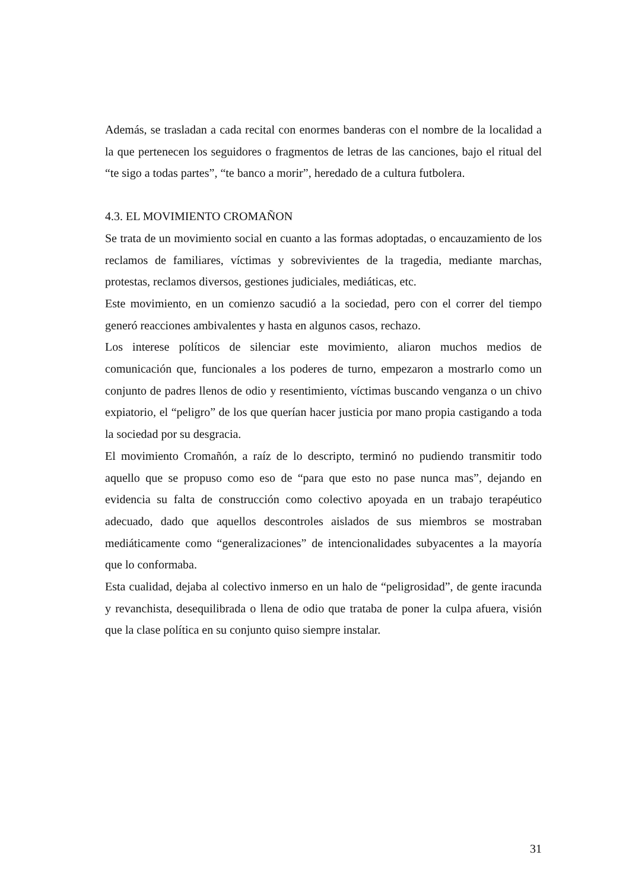Además, se trasladan a cada recital con enormes banderas con el nombre de la localidad a la que pertenecen los seguidores o fragmentos de letras de las canciones, bajo el ritual del “te sigo a todas partes”, “te banco a morir”, heredado de a cultura futbolera.
4.3. EL MOVIMIENTO CROMAÑON
Se trata de un movimiento social en cuanto a las formas adoptadas, o encauzamiento de los reclamos de familiares, víctimas y sobrevivientes de la tragedia, mediante marchas, protestas, reclamos diversos, gestiones judiciales, mediáticas, etc.
Este movimiento, en un comienzo sacudió a la sociedad, pero con el correr del tiempo generó reacciones ambivalentes y hasta en algunos casos, rechazo.
Los interese políticos de silenciar este movimiento, aliaron muchos medios de comunicación que, funcionales a los poderes de turno, empezaron a mostrarlo como un conjunto de padres llenos de odio y resentimiento, víctimas buscando venganza o un chivo expiatorio, el “peligro” de los que querían hacer justicia por mano propia castigando a toda la sociedad por su desgracia.
El movimiento Cromañón, a raíz de lo descripto, terminó no pudiendo transmitir todo aquello que se propuso como eso de “para que esto no pase nunca mas”, dejando en evidencia su falta de construcción como colectivo apoyada en un trabajo terapéutico adecuado, dado que aquellos descontroles aislados de sus miembros se mostraban mediáticamente como “generalizaciones” de intencionalidades subyacentes a la mayoría que lo conformaba.
Esta cualidad, dejaba al colectivo inmerso en un halo de “peligrosidad”, de gente iracunda y revanchista, desequilibrada o llena de odio que trataba de poner la culpa afuera, visión que la clase política en su conjunto quiso siempre instalar.
31